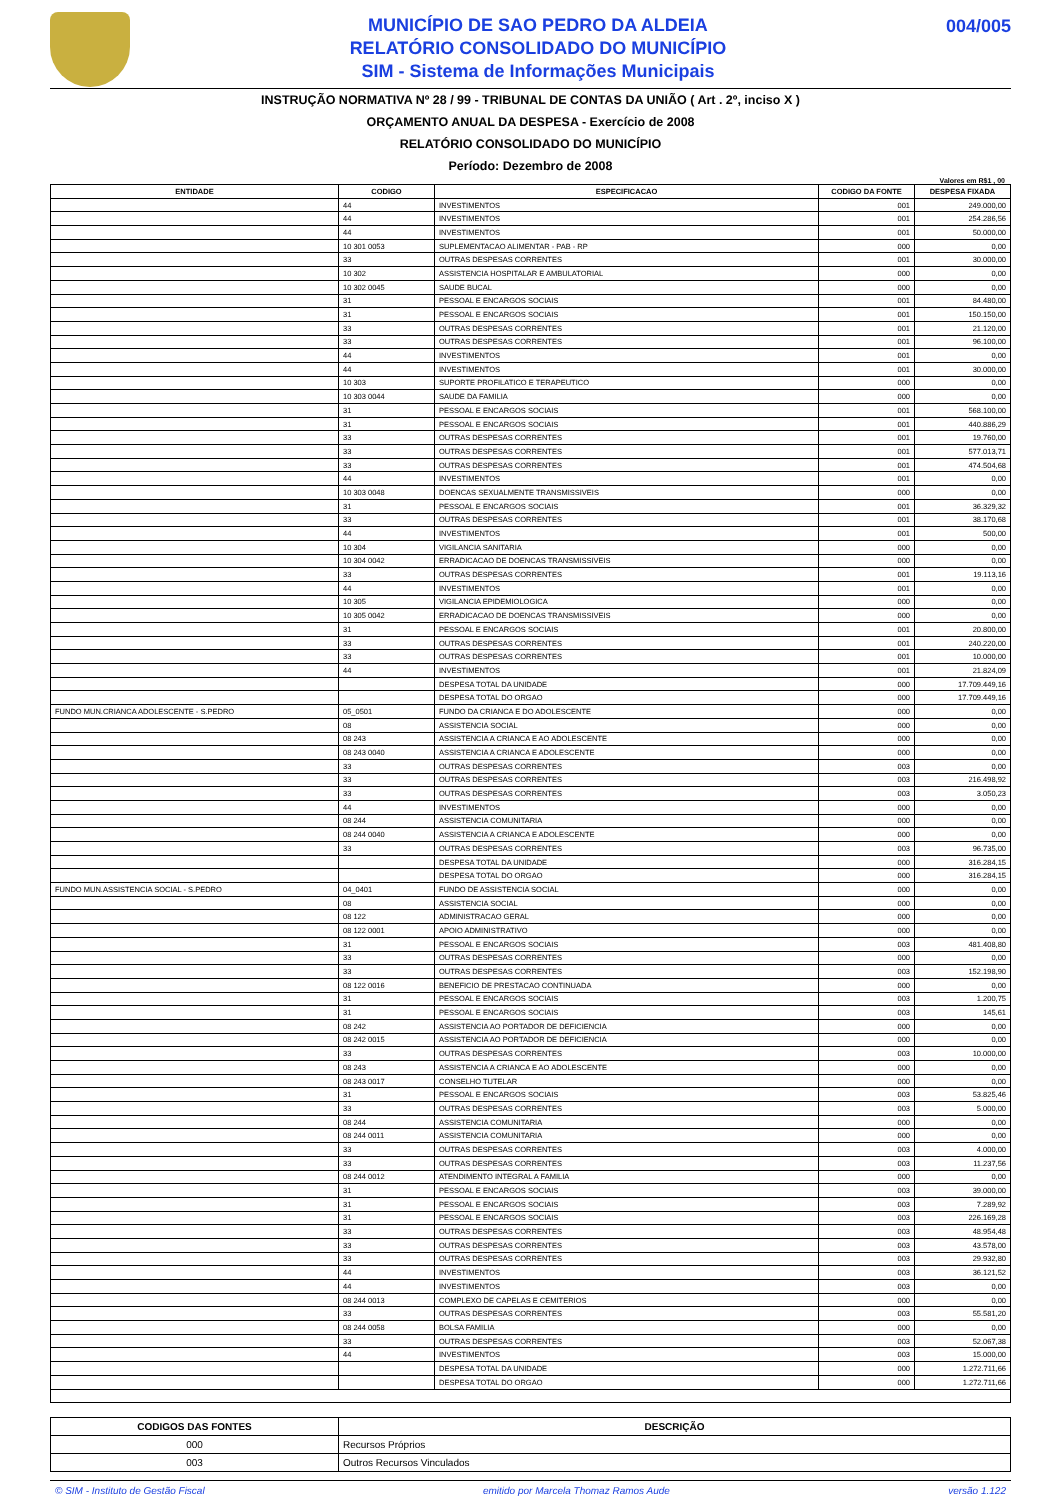MUNICÍPIO DE SAO PEDRO DA ALDEIA
RELATÓRIO CONSOLIDADO DO MUNICÍPIO
SIM - Sistema de Informações Municipais
004/005
INSTRUÇÃO NORMATIVA Nº 28 / 99 - TRIBUNAL DE CONTAS DA UNIÃO ( Art . 2º, inciso X )
ORÇAMENTO ANUAL DA DESPESA - Exercício de 2008
RELATÓRIO CONSOLIDADO DO MUNICÍPIO
Período: Dezembro de 2008
Valores em R$1 , 00
| ENTIDADE | CODIGO | ESPECIFICACAO | CODIGO DA FONTE | DESPESA FIXADA |
| --- | --- | --- | --- | --- |
| | 44 | INVESTIMENTOS | 001 | 249.000,00 |
| | 44 | INVESTIMENTOS | 001 | 254.286,56 |
| | 44 | INVESTIMENTOS | 001 | 50.000,00 |
| | 10 301 0053 | SUPLEMENTACAO ALIMENTAR - PAB - RP | 000 | 0,00 |
| | 33 | OUTRAS DESPESAS CORRENTES | 001 | 30.000,00 |
| | 10 302 | ASSISTENCIA HOSPITALAR E AMBULATORIAL | 000 | 0,00 |
| | 10 302 0045 | SAUDE BUCAL | 000 | 0,00 |
| | 31 | PESSOAL E ENCARGOS SOCIAIS | 001 | 84.480,00 |
| | 31 | PESSOAL E ENCARGOS SOCIAIS | 001 | 150.150,00 |
| | 33 | OUTRAS DESPESAS CORRENTES | 001 | 21.120,00 |
| | 33 | OUTRAS DESPESAS CORRENTES | 001 | 96.100,00 |
| | 44 | INVESTIMENTOS | 001 | 0,00 |
| | 44 | INVESTIMENTOS | 001 | 30.000,00 |
| | 10 303 | SUPORTE PROFILATICO E TERAPEUTICO | 000 | 0,00 |
| | 10 303 0044 | SAUDE DA FAMILIA | 000 | 0,00 |
| | 31 | PESSOAL E ENCARGOS SOCIAIS | 001 | 568.100,00 |
| | 31 | PESSOAL E ENCARGOS SOCIAIS | 001 | 440.886,29 |
| | 33 | OUTRAS DESPESAS CORRENTES | 001 | 19.760,00 |
| | 33 | OUTRAS DESPESAS CORRENTES | 001 | 577.013,71 |
| | 33 | OUTRAS DESPESAS CORRENTES | 001 | 474.504,68 |
| | 44 | INVESTIMENTOS | 001 | 0,00 |
| | 10 303 0048 | DOENCAS SEXUALMENTE TRANSMISSIVEIS | 000 | 0,00 |
| | 31 | PESSOAL E ENCARGOS SOCIAIS | 001 | 36.329,32 |
| | 33 | OUTRAS DESPESAS CORRENTES | 001 | 38.170,68 |
| | 44 | INVESTIMENTOS | 001 | 500,00 |
| | 10 304 | VIGILANCIA SANITARIA | 000 | 0,00 |
| | 10 304 0042 | ERRADICACAO DE DOENCAS TRANSMISSIVEIS | 000 | 0,00 |
| | 33 | OUTRAS DESPESAS CORRENTES | 001 | 19.113,16 |
| | 44 | INVESTIMENTOS | 001 | 0,00 |
| | 10 305 | VIGILANCIA EPIDEMIOLOGICA | 000 | 0,00 |
| | 10 305 0042 | ERRADICACAO DE DOENCAS TRANSMISSIVEIS | 000 | 0,00 |
| | 31 | PESSOAL E ENCARGOS SOCIAIS | 001 | 20.800,00 |
| | 33 | OUTRAS DESPESAS CORRENTES | 001 | 240.220,00 |
| | 33 | OUTRAS DESPESAS CORRENTES | 001 | 10.000,00 |
| | 44 | INVESTIMENTOS | 001 | 21.824,09 |
| | | DESPESA TOTAL DA UNIDADE | 000 | 17.709.449,16 |
| | | DESPESA TOTAL DO ORGAO | 000 | 17.709.449,16 |
| FUNDO MUN.CRIANCA ADOLESCENTE - S.PEDRO | 05_0501 | FUNDO DA CRIANCA E DO ADOLESCENTE | 000 | 0,00 |
| | 08 | ASSISTENCIA SOCIAL | 000 | 0,00 |
| | 08 243 | ASSISTENCIA A CRIANCA E AO ADOLESCENTE | 000 | 0,00 |
| | 08 243 0040 | ASSISTENCIA A CRIANCA E ADOLESCENTE | 000 | 0,00 |
| | 33 | OUTRAS DESPESAS CORRENTES | 003 | 0,00 |
| | 33 | OUTRAS DESPESAS CORRENTES | 003 | 216.498,92 |
| | 33 | OUTRAS DESPESAS CORRENTES | 003 | 3.050,23 |
| | 44 | INVESTIMENTOS | 000 | 0,00 |
| | 08 244 | ASSISTENCIA COMUNITARIA | 000 | 0,00 |
| | 08 244 0040 | ASSISTENCIA A CRIANCA E ADOLESCENTE | 000 | 0,00 |
| | 33 | OUTRAS DESPESAS CORRENTES | 003 | 96.735,00 |
| | | DESPESA TOTAL DA UNIDADE | 000 | 316.284,15 |
| | | DESPESA TOTAL DO ORGAO | 000 | 316.284,15 |
| FUNDO MUN.ASSISTENCIA SOCIAL - S.PEDRO | 04_0401 | FUNDO DE ASSISTENCIA SOCIAL | 000 | 0,00 |
| | 08 | ASSISTENCIA SOCIAL | 000 | 0,00 |
| | 08 122 | ADMINISTRACAO GERAL | 000 | 0,00 |
| | 08 122 0001 | APOIO ADMINISTRATIVO | 000 | 0,00 |
| | 31 | PESSOAL E ENCARGOS SOCIAIS | 003 | 481.408,80 |
| | 33 | OUTRAS DESPESAS CORRENTES | 000 | 0,00 |
| | 33 | OUTRAS DESPESAS CORRENTES | 003 | 152.198,90 |
| | 08 122 0016 | BENEFICIO DE PRESTACAO CONTINUADA | 000 | 0,00 |
| | 31 | PESSOAL E ENCARGOS SOCIAIS | 003 | 1.200,75 |
| | 31 | PESSOAL E ENCARGOS SOCIAIS | 003 | 145,61 |
| | 08 242 | ASSISTENCIA AO PORTADOR DE DEFICIENCIA | 000 | 0,00 |
| | 08 242 0015 | ASSISTENCIA AO PORTADOR DE DEFICIENCIA | 000 | 0,00 |
| | 33 | OUTRAS DESPESAS CORRENTES | 003 | 10.000,00 |
| | 08 243 | ASSISTENCIA A CRIANCA E AO ADOLESCENTE | 000 | 0,00 |
| | 08 243 0017 | CONSELHO TUTELAR | 000 | 0,00 |
| | 31 | PESSOAL E ENCARGOS SOCIAIS | 003 | 53.825,46 |
| | 33 | OUTRAS DESPESAS CORRENTES | 003 | 5.000,00 |
| | 08 244 | ASSISTENCIA COMUNITARIA | 000 | 0,00 |
| | 08 244 0011 | ASSISTENCIA COMUNITARIA | 000 | 0,00 |
| | 33 | OUTRAS DESPESAS CORRENTES | 003 | 4.000,00 |
| | 33 | OUTRAS DESPESAS CORRENTES | 003 | 11.237,56 |
| | 08 244 0012 | ATENDIMENTO INTEGRAL A FAMILIA | 000 | 0,00 |
| | 31 | PESSOAL E ENCARGOS SOCIAIS | 003 | 39.000,00 |
| | 31 | PESSOAL E ENCARGOS SOCIAIS | 003 | 7.289,92 |
| | 31 | PESSOAL E ENCARGOS SOCIAIS | 003 | 226.169,28 |
| | 33 | OUTRAS DESPESAS CORRENTES | 003 | 48.954,48 |
| | 33 | OUTRAS DESPESAS CORRENTES | 003 | 43.578,00 |
| | 33 | OUTRAS DESPESAS CORRENTES | 003 | 29.932,80 |
| | 44 | INVESTIMENTOS | 003 | 36.121,52 |
| | 44 | INVESTIMENTOS | 003 | 0,00 |
| | 08 244 0013 | COMPLEXO DE CAPELAS E CEMITERIOS | 000 | 0,00 |
| | 33 | OUTRAS DESPESAS CORRENTES | 003 | 55.581,20 |
| | 08 244 0058 | BOLSA FAMILIA | 000 | 0,00 |
| | 33 | OUTRAS DESPESAS CORRENTES | 003 | 52.067,38 |
| | 44 | INVESTIMENTOS | 003 | 15.000,00 |
| | | DESPESA TOTAL DA UNIDADE | 000 | 1.272.711,66 |
| | | DESPESA TOTAL DO ORGAO | 000 | 1.272.711,66 |
| CODIGOS DAS FONTES | DESCRIÇÃO |
| --- | --- |
| 000 | Recursos Próprios |
| 003 | Outros Recursos Vinculados |
© SIM - Instituto de Gestão Fiscal emitido por Marcela Thomaz Ramos Aude versão 1.122